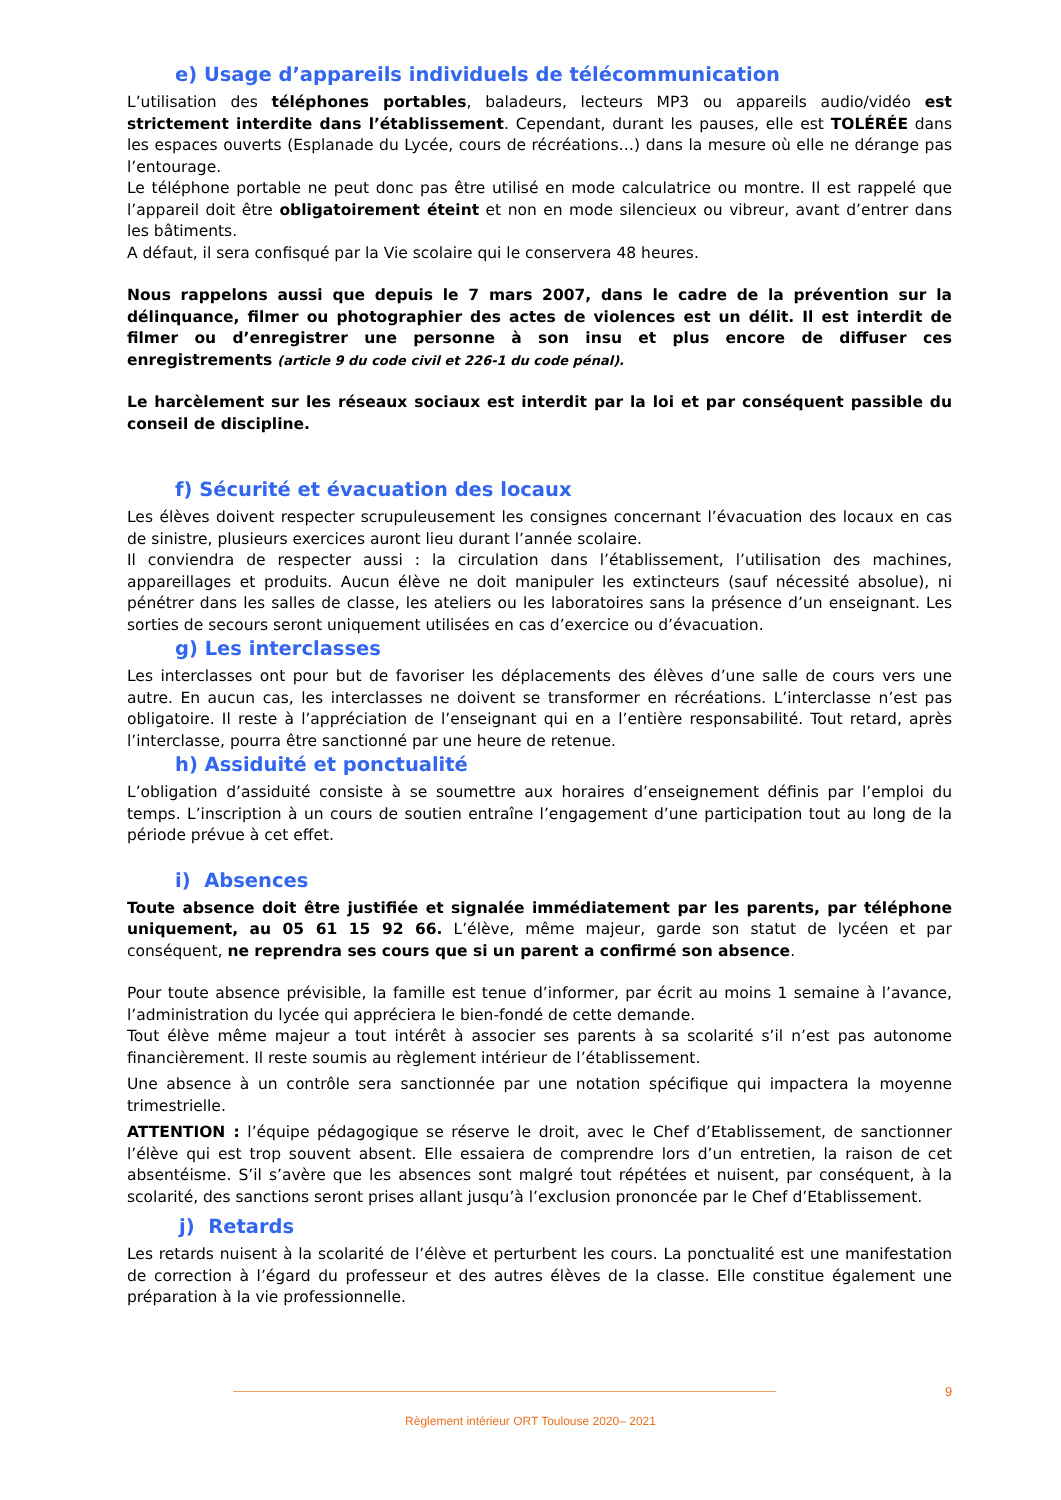e) Usage d’appareils individuels de télécommunication
L’utilisation des téléphones portables, baladeurs, lecteurs MP3 ou appareils audio/vidéo est strictement interdite dans l’établissement. Cependant, durant les pauses, elle est TOLÉRÉE dans les espaces ouverts (Esplanade du Lycée, cours de récréations…) dans la mesure où elle ne dérange pas l’entourage.
Le téléphone portable ne peut donc pas être utilisé en mode calculatrice ou montre. Il est rappelé que l’appareil doit être obligatoirement éteint et non en mode silencieux ou vibreur, avant d’entrer dans les bâtiments.
A défaut, il sera confisqué par la Vie scolaire qui le conservera 48 heures.
Nous rappelons aussi que depuis le 7 mars 2007, dans le cadre de la prévention sur la délinquance, filmer ou photographier des actes de violences est un délit. Il est interdit de filmer ou d’enregistrer une personne à son insu et plus encore de diffuser ces enregistrements (article 9 du code civil et 226-1 du code pénal).
Le harcèlement sur les réseaux sociaux est interdit par la loi et par conséquent passible du conseil de discipline.
f) Sécurité et évacuation des locaux
Les élèves doivent respecter scrupuleusement les consignes concernant l’évacuation des locaux en cas de sinistre, plusieurs exercices auront lieu durant l’année scolaire.
Il conviendra de respecter aussi : la circulation dans l’établissement, l’utilisation des machines, appareillages et produits. Aucun élève ne doit manipuler les extincteurs (sauf nécessité absolue), ni pénétrer dans les salles de classe, les ateliers ou les laboratoires sans la présence d’un enseignant. Les sorties de secours seront uniquement utilisées en cas d’exercice ou d’évacuation.
g) Les interclasses
Les interclasses ont pour but de favoriser les déplacements des élèves d’une salle de cours vers une autre. En aucun cas, les interclasses ne doivent se transformer en récréations. L’interclasse n’est pas obligatoire. Il reste à l’appréciation de l’enseignant qui en a l’entière responsabilité. Tout retard, après l’interclasse, pourra être sanctionné par une heure de retenue.
h) Assiduité et ponctualité
L’obligation d’assiduité consiste à se soumettre aux horaires d’enseignement définis par l’emploi du temps. L’inscription à un cours de soutien entraîne l’engagement d’une participation tout au long de la période prévue à cet effet.
i) Absences
Toute absence doit être justifiée et signalée immédiatement par les parents, par téléphone uniquement, au 05 61 15 92 66. L’élève, même majeur, garde son statut de lycéen et par conséquent, ne reprendra ses cours que si un parent a confirmé son absence.
Pour toute absence prévisible, la famille est tenue d’informer, par écrit au moins 1 semaine à l’avance, l’administration du lycée qui appréciera le bien-fondé de cette demande.
Tout élève même majeur a tout intérêt à associer ses parents à sa scolarité s’il n’est pas autonome financièrement. Il reste soumis au règlement intérieur de l’établissement.
Une absence à un contrôle sera sanctionnée par une notation spécifique qui impactera la moyenne trimestrielle.
ATTENTION : l’équipe pédagogique se réserve le droit, avec le Chef d’Etablissement, de sanctionner l’élève qui est trop souvent absent. Elle essaiera de comprendre lors d’un entretien, la raison de cet absentéisme. S’il s’avère que les absences sont malgré tout répétées et nuisent, par conséquent, à la scolarité, des sanctions seront prises allant jusqu’à l’exclusion prononcée par le Chef d’Etablissement.
j) Retards
Les retards nuisent à la scolarité de l’élève et perturbent les cours. La ponctualité est une manifestation de correction à l’égard du professeur et des autres élèves de la classe. Elle constitue également une préparation à la vie professionnelle.
9
Règlement intérieur ORT Toulouse 2020– 2021